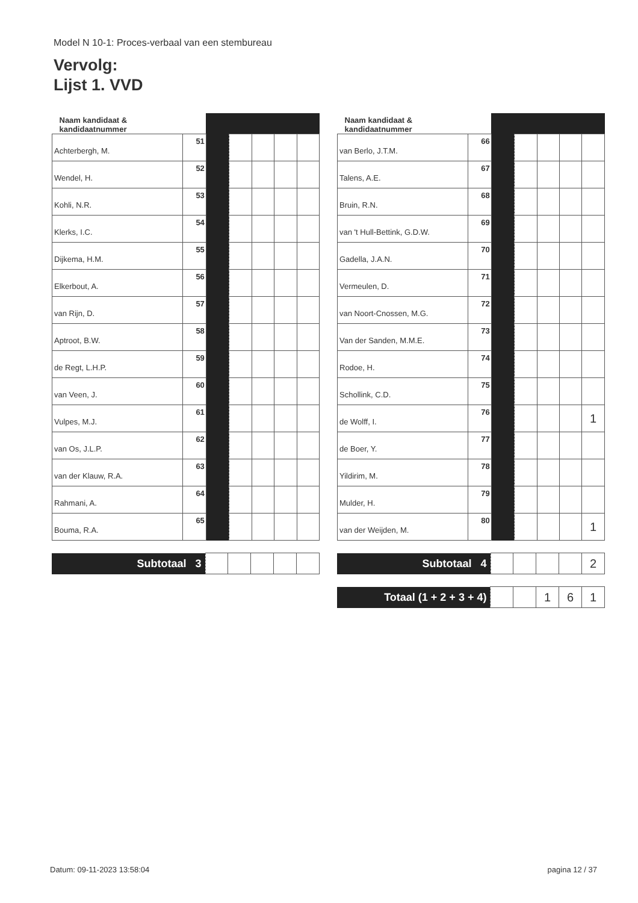Model N 10-1: Proces-verbaal van een stembureau
Vervolg:
Lijst 1. VVD
| Naam kandidaat & kandidaatnummer | | | | | | |
| --- | --- | --- | --- | --- | --- | --- |
| Achterbergh, M. | 51 | | | | | |
| Wendel, H. | 52 | | | | | |
| Kohli, N.R. | 53 | | | | | |
| Klerks, I.C. | 54 | | | | | |
| Dijkema, H.M. | 55 | | | | | |
| Elkerbout, A. | 56 | | | | | |
| van Rijn, D. | 57 | | | | | |
| Aptroot, B.W. | 58 | | | | | |
| de Regt, L.H.P. | 59 | | | | | |
| van Veen, J. | 60 | | | | | |
| Vulpes, M.J. | 61 | | | | | |
| van Os, J.L.P. | 62 | | | | | |
| van der Klauw, R.A. | 63 | | | | | |
| Rahmani, A. | 64 | | | | | |
| Bouma, R.A. | 65 | | | | | |
| Subtotaal 3 | | | | | |
| Naam kandidaat & kandidaatnummer | | | | | | |
| --- | --- | --- | --- | --- | --- | --- |
| van Berlo, J.T.M. | 66 | | | | | |
| Talens, A.E. | 67 | | | | | |
| Bruin, R.N. | 68 | | | | | |
| van 't Hull-Bettink, G.D.W. | 69 | | | | | |
| Gadella, J.A.N. | 70 | | | | | |
| Vermeulen, D. | 71 | | | | | |
| van Noort-Cnossen, M.G. | 72 | | | | | |
| Van der Sanden, M.M.E. | 73 | | | | | |
| Rodoe, H. | 74 | | | | | |
| Schollink, C.D. | 75 | | | | | |
| de Wolff, I. | 76 | | | | | 1 |
| de Boer, Y. | 77 | | | | | |
| Yildirim, M. | 78 | | | | | |
| Mulder, H. | 79 | | | | | |
| van der Weijden, M. | 80 | | | | | 1 |
| Subtotaal 4 | | | | | 2 |
| Totaal (1 + 2 + 3 + 4) | | | 1 | 6 | 1 |
Datum: 09-11-2023 13:58:04 pagina 12 / 37